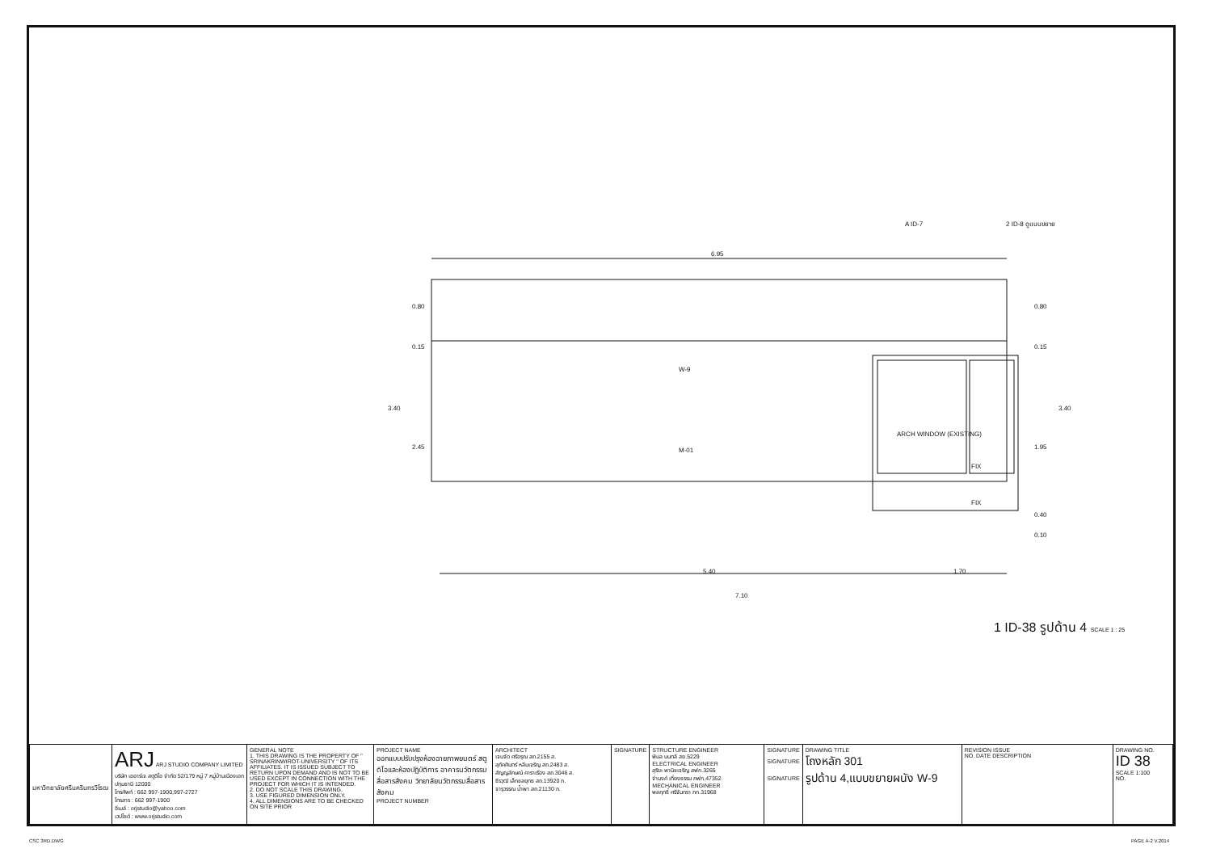6.95
5.40
7.10
ARCH WINDOW (EXISTING)
FIX
FIX
W-9
M-01
0.80
0.15
3.40
2.45
0.80
0.15
3.40
1.95
0.40
0.10
1.70
A ID-7
2 ID-8 ดูแบบขยาย
1 ID-38 รูปด้าน 4 SCALE 1 : 25
| มหาวิทยาลัยศรีนครินทรวิโรฒ | ARJ ARJ STUDIO COMPANY LIMITED บริษัท เออาร์เจ สตูดิโอ จำกัด 52/179 หมู่ 7 หมู่บ้านเมืองเอก ปทุมธานี 12000 โทรศัพท์ : 662 997-1900,997-2727 โทรสาร : 662 997-1900 อีเมล์ : orjstudio@yahoo.com เวปไซด์ : www.orjstudio.com | GENERAL NOTE 1. THIS DRAWING IS THE PROPERTY OF " SRINAKRINWIROT-UNIVERSITY " OF ITS AFFILIATES. IT IS ISSUED SUBJECT TO RETURN UPON DEMAND AND IS NOT TO BE USED EXCEPT IN CONNECTION WITH THE PROJECT FOR WHICH IT IS INTENDED. 2. DO NOT SCALE THIS DRAWING. 3. USE FIGURED DIMENSION ONLY. 4. ALL DIMENSIONS ARE TO BE CHECKED ON SITE PRIOR | PROJECT NAME ออกแบบปรับปรุงห้องฉายภาพยนตร์ สตูดิโอและห้องปฏิบัติการ อาคารนวัตกรรมสื่อสารสังคม วิทยาลัยนวัตกรรมสื่อสารสังคม PROJECT NUMBER | ARCHITECT เจนจัด ศรีอรุณ สถ.2155 ส. สุภัคศินทร์ หลีมเจริญ สถ.2483 ส. สัญญลักษณ์ คาราเรือง สถ.3046 ส. ธีรวุฒิ เล็กชลยุทธ สถ.13920 ภ. จารุวรรณ น้ำพา สถ.21130 ภ. | SIGNATURE | STRUCTURE ENGINEER พิมล นนทลี สย.5229 ELECTRICAL ENGINEER สุริยะ พานิชเจริญ สฟก.3265 จำนงค์ เที่ยงธรรม ภฟก.47352 MECHANICAL ENGINEER พลฤทธิ์ ศรีจันทรา ภก.31968 | SIGNATURE SIGNATURE SIGNATURE | DRAWING TITLE โถงหลัก 301 รูปด้าน 4,แบบขยายผนัง W-9 | REVISION ISSUE NO. DATE DESCRIPTION | DRAWING NO. ID 38 SCALE 1:100 NO. |
CSC 3RD.DWG PAGE A-2 V.2014